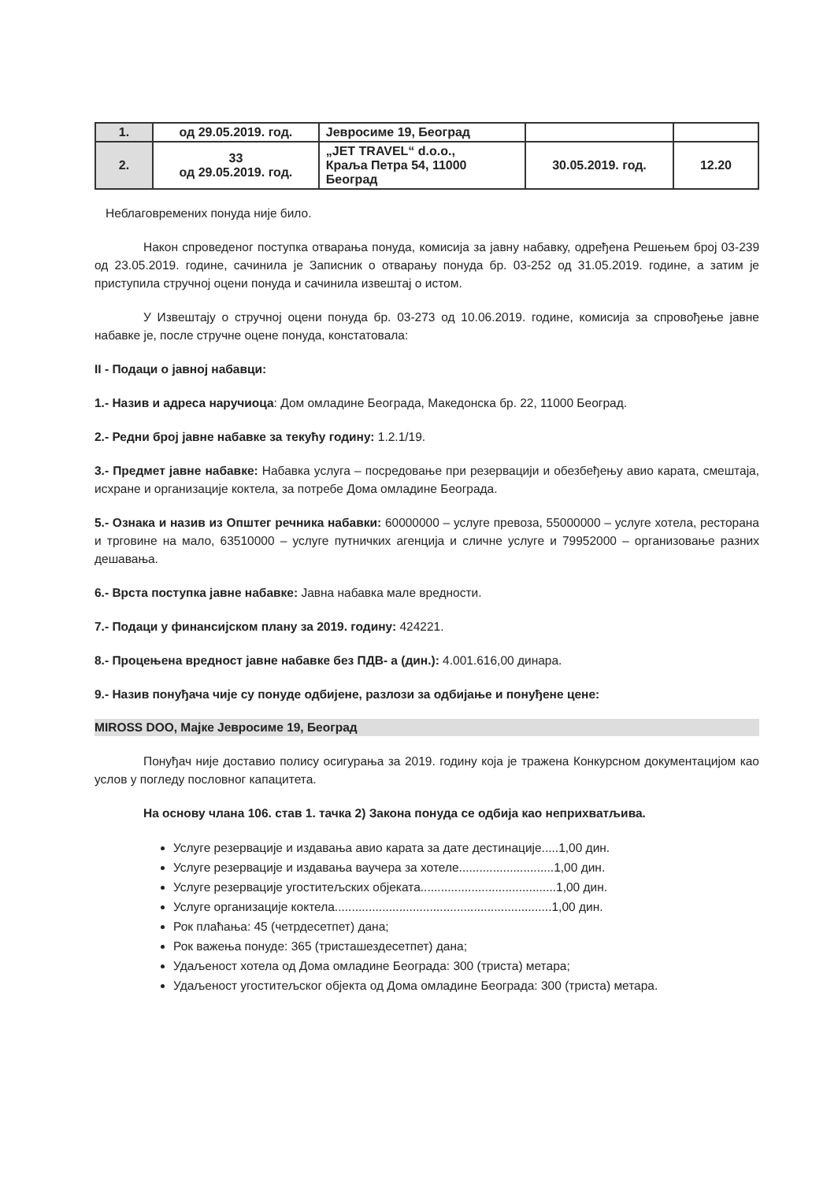| 1. | од 29.05.2019. год. | Јевросиме 19, Београд | | |
| 2. | 33 од 29.05.2019. год. | „JET TRAVEL“ d.o.o., Краља Петра 54, 11000 Београд | 30.05.2019. год. | 12.20 |
Неблаговремених понуда није било.
Након спроведеног поступка отварања понуда, комисија за јавну набавку, одређена Решењем број 03-239 од 23.05.2019. године, сачинила је Записник о отварању понуда бр. 03-252 од 31.05.2019. године, а затим је приступила стручној оцени понуда и сачинила извештај о истом.
У Извештају о стручној оцени понуда бр. 03-273 од 10.06.2019. године, комисија за спровођење јавне набавке је, после стручне оцене понуда, констатовала:
II - Подаци о јавној набавци:
1.- Назив и адреса наручиоца: Дом омладине Београда, Македонска бр. 22, 11000 Београд.
2.- Редни број јавне набавке за текућу годину: 1.2.1/19.
3.- Предмет јавне набавке: Набавка услуга – посредовање при резервацији и обезбеђењу авио карата, смештаја, исхране и организације коктела, за потребе Дома омладине Београда.
5.- Ознака и назив из Општег речника набавки: 60000000 – услуге превоза, 55000000 – услуге хотела, ресторана и трговине на мало, 63510000 – услуге путничких агенција и сличне услуге и 79952000 – организовање разних дешавања.
6.- Врста поступка јавне набавке: Јавна набавка мале вредности.
7.- Подаци у финансијском плану за 2019. годину: 424221.
8.- Процењена вредност јавне набавке без ПДВ- а (дин.): 4.001.616,00 динара.
9.- Назив понуђача чије су понуде одбијене, разлози за одбијање и понуђене цене:
MIROSS DOO, Мајке Јевросиме 19, Београд
Понуђач није доставио полису осигурања за 2019. годину која је тражена Конкурсном документацијом као услов у погледу пословног капацитета.
На основу члана 106. став 1. тачка 2) Закона понуда се одбија као неприхватљива.
Услуге резервације и издавања авио карата за дате дестинације.....1,00 дин.
Услуге резервације и издавања ваучера за хотеле............................1,00 дин.
Услуге резервације угоститељских објеката........................................1,00 дин.
Услуге организације коктела................................................................1,00 дин.
Рок плаћања: 45 (четрдесетпет) дана;
Рок важења понуде: 365 (тристашездесетпет) дана;
Удаљеност хотела од Дома омладине Београда: 300 (триста) метара;
Удаљеност угоститељског објекта од Дома омладине Београда: 300 (триста) метара.